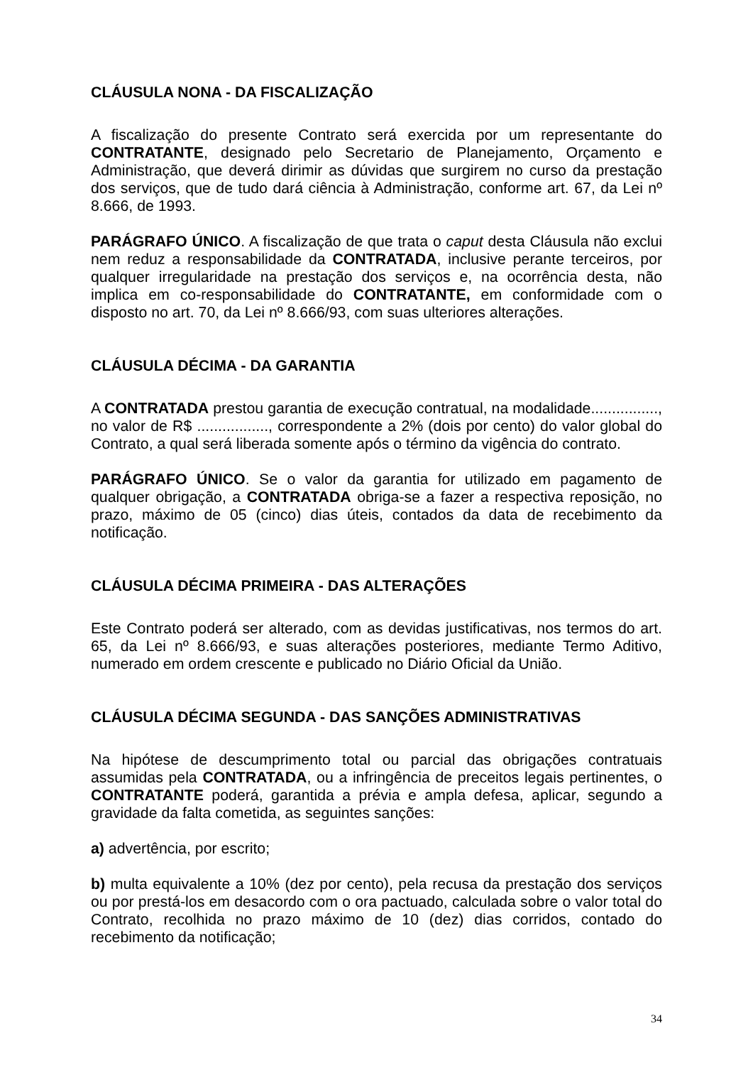CLÁUSULA NONA - DA FISCALIZAÇÃO
A fiscalização do presente Contrato será exercida por um representante do CONTRATANTE, designado pelo Secretario de Planejamento, Orçamento e Administração, que deverá dirimir as dúvidas que surgirem no curso da prestação dos serviços, que de tudo dará ciência à Administração, conforme art. 67, da Lei nº 8.666, de 1993.
PARÁGRAFO ÚNICO. A fiscalização de que trata o caput desta Cláusula não exclui nem reduz a responsabilidade da CONTRATADA, inclusive perante terceiros, por qualquer irregularidade na prestação dos serviços e, na ocorrência desta, não implica em co-responsabilidade do CONTRATANTE, em conformidade com o disposto no art. 70, da Lei nº 8.666/93, com suas ulteriores alterações.
CLÁUSULA DÉCIMA - DA GARANTIA
A CONTRATADA prestou garantia de execução contratual, na modalidade................, no valor de R$ ................., correspondente a 2% (dois por cento) do valor global do Contrato, a qual será liberada somente após o término da vigência do contrato.
PARÁGRAFO ÚNICO. Se o valor da garantia for utilizado em pagamento de qualquer obrigação, a CONTRATADA obriga-se a fazer a respectiva reposição, no prazo, máximo de 05 (cinco) dias úteis, contados da data de recebimento da notificação.
CLÁUSULA DÉCIMA PRIMEIRA - DAS ALTERAÇÕES
Este Contrato poderá ser alterado, com as devidas justificativas, nos termos do art. 65, da Lei nº 8.666/93, e suas alterações posteriores, mediante Termo Aditivo, numerado em ordem crescente e publicado no Diário Oficial da União.
CLÁUSULA DÉCIMA SEGUNDA - DAS SANÇÕES ADMINISTRATIVAS
Na hipótese de descumprimento total ou parcial das obrigações contratuais assumidas pela CONTRATADA, ou a infringência de preceitos legais pertinentes, o CONTRATANTE poderá, garantida a prévia e ampla defesa, aplicar, segundo a gravidade da falta cometida, as seguintes sanções:
a) advertência, por escrito;
b) multa equivalente a 10% (dez por cento), pela recusa da prestação dos serviços ou por prestá-los em desacordo com o ora pactuado, calculada sobre o valor total do Contrato, recolhida no prazo máximo de 10 (dez) dias corridos, contado do recebimento da notificação;
34